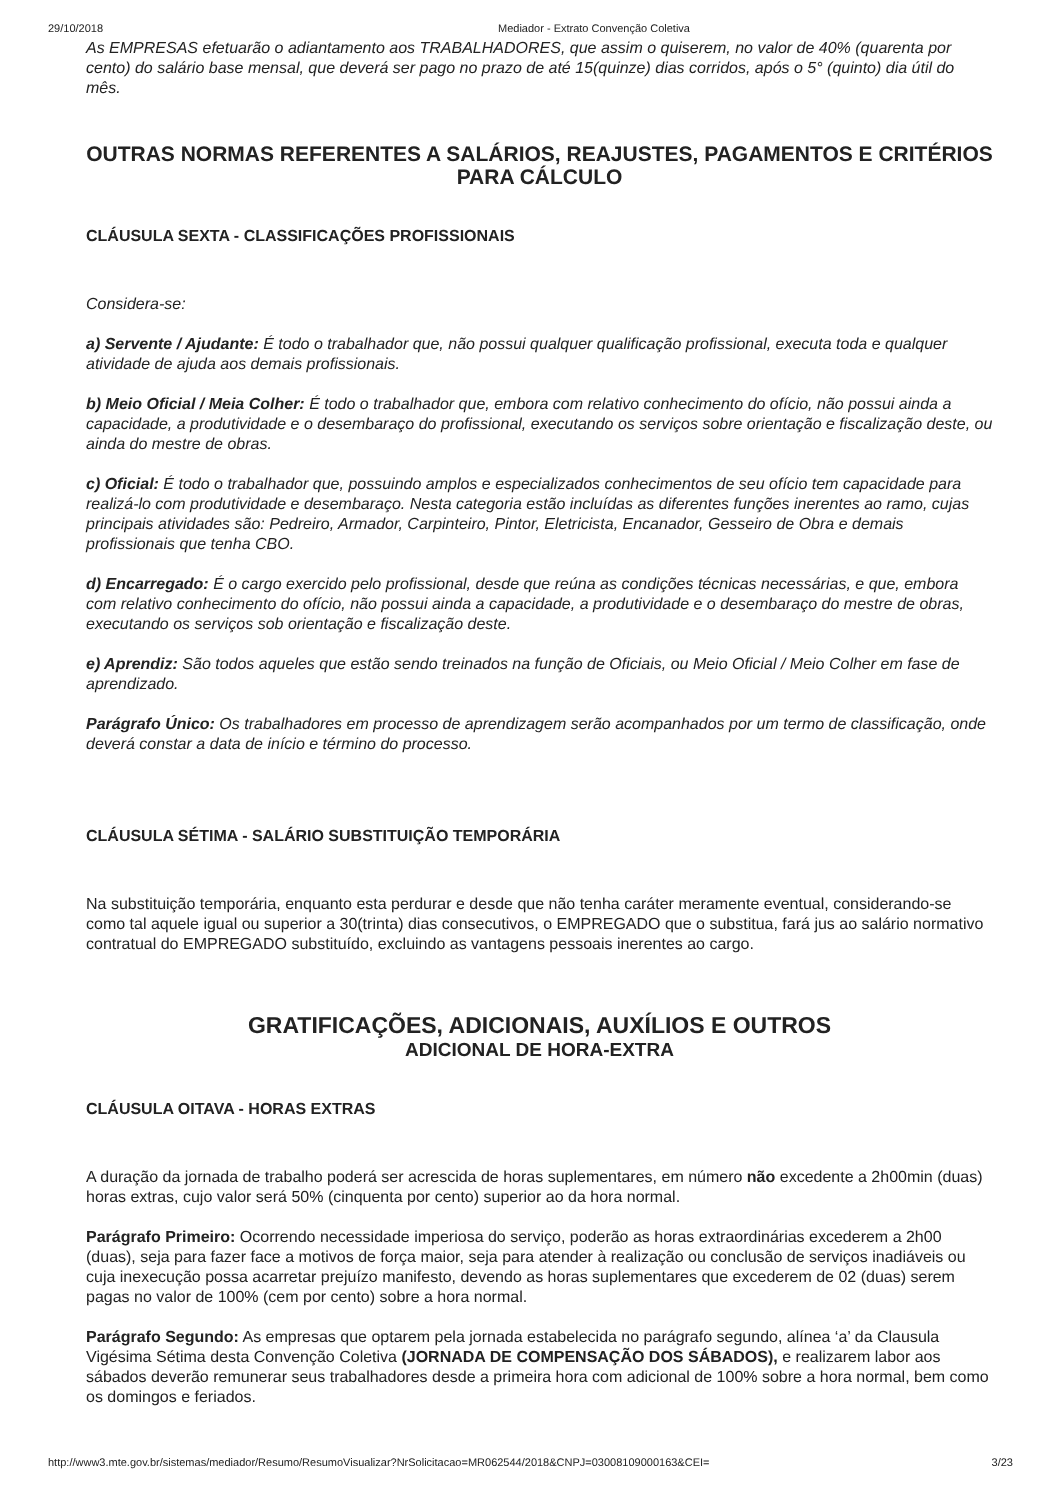29/10/2018 Mediador - Extrato Convenção Coletiva
As EMPRESAS efetuarão o adiantamento aos TRABALHADORES, que assim o quiserem, no valor de 40% (quarenta por cento) do salário base mensal, que deverá ser pago no prazo de até 15(quinze) dias corridos, após o 5° (quinto) dia útil do mês.
OUTRAS NORMAS REFERENTES A SALÁRIOS, REAJUSTES, PAGAMENTOS E CRITÉRIOS PARA CÁLCULO
CLÁUSULA SEXTA - CLASSIFICAÇÕES PROFISSIONAIS
Considera-se:
a) Servente / Ajudante: É todo o trabalhador que, não possui qualquer qualificação profissional, executa toda e qualquer atividade de ajuda aos demais profissionais.
b) Meio Oficial / Meia Colher: É todo o trabalhador que, embora com relativo conhecimento do ofício, não possui ainda a capacidade, a produtividade e o desembaraço do profissional, executando os serviços sobre orientação e fiscalização deste, ou ainda do mestre de obras.
c) Oficial: É todo o trabalhador que, possuindo amplos e especializados conhecimentos de seu ofício tem capacidade para realizá-lo com produtividade e desembaraço. Nesta categoria estão incluídas as diferentes funções inerentes ao ramo, cujas principais atividades são: Pedreiro, Armador, Carpinteiro, Pintor, Eletricista, Encanador, Gesseiro de Obra e demais profissionais que tenha CBO.
d) Encarregado: É o cargo exercido pelo profissional, desde que reúna as condições técnicas necessárias, e que, embora com relativo conhecimento do ofício, não possui ainda a capacidade, a produtividade e o desembaraço do mestre de obras, executando os serviços sob orientação e fiscalização deste.
e) Aprendiz: São todos aqueles que estão sendo treinados na função de Oficiais, ou Meio Oficial / Meio Colher em fase de aprendizado.
Parágrafo Único: Os trabalhadores em processo de aprendizagem serão acompanhados por um termo de classificação, onde deverá constar a data de início e término do processo.
CLÁUSULA SÉTIMA - SALÁRIO SUBSTITUIÇÃO TEMPORÁRIA
Na substituição temporária, enquanto esta perdurar e desde que não tenha caráter meramente eventual, considerando-se como tal aquele igual ou superior a 30(trinta) dias consecutivos, o EMPREGADO que o substitua, fará jus ao salário normativo contratual do EMPREGADO substituído, excluindo as vantagens pessoais inerentes ao cargo.
GRATIFICAÇÕES, ADICIONAIS, AUXÍLIOS E OUTROS
ADICIONAL DE HORA-EXTRA
CLÁUSULA OITAVA - HORAS EXTRAS
A duração da jornada de trabalho poderá ser acrescida de horas suplementares, em número não excedente a 2h00min (duas) horas extras, cujo valor será 50% (cinquenta por cento) superior ao da hora normal.
Parágrafo Primeiro: Ocorrendo necessidade imperiosa do serviço, poderão as horas extraordinárias excederem a 2h00 (duas), seja para fazer face a motivos de força maior, seja para atender à realização ou conclusão de serviços inadiáveis ou cuja inexecução possa acarretar prejuízo manifesto, devendo as horas suplementares que excederem de 02 (duas) serem pagas no valor de 100% (cem por cento) sobre a hora normal.
Parágrafo Segundo: As empresas que optarem pela jornada estabelecida no parágrafo segundo, alínea ‘a’ da Clausula Vigésima Sétima desta Convenção Coletiva (JORNADA DE COMPENSAÇÃO DOS SÁBADOS), e realizarem labor aos sábados deverão remunerar seus trabalhadores desde a primeira hora com adicional de 100% sobre a hora normal, bem como os domingos e feriados.
http://www3.mte.gov.br/sistemas/mediador/Resumo/ResumoVisualizar?NrSolicitacao=MR062544/2018&CNPJ=03008109000163&CEI= 3/23